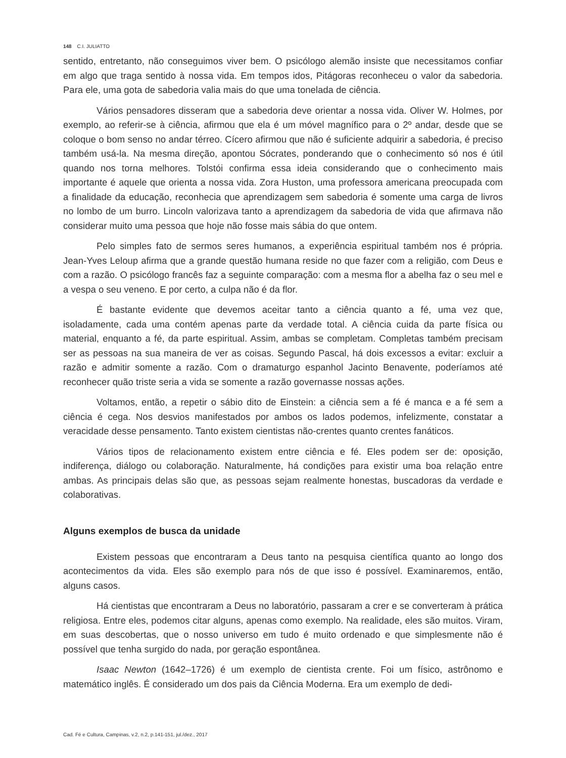148 C.I. JULIATTO
sentido, entretanto, não conseguimos viver bem. O psicólogo alemão insiste que necessitamos confiar em algo que traga sentido à nossa vida. Em tempos idos, Pitágoras reconheceu o valor da sabedoria. Para ele, uma gota de sabedoria valia mais do que uma tonelada de ciência.
Vários pensadores disseram que a sabedoria deve orientar a nossa vida. Oliver W. Holmes, por exemplo, ao referir-se à ciência, afirmou que ela é um móvel magnífico para o 2º andar, desde que se coloque o bom senso no andar térreo. Cícero afirmou que não é suficiente adquirir a sabedoria, é preciso também usá-la. Na mesma direção, apontou Sócrates, ponderando que o conhecimento só nos é útil quando nos torna melhores. Tolstói confirma essa ideia considerando que o conhecimento mais importante é aquele que orienta a nossa vida. Zora Huston, uma professora americana preocupada com a finalidade da educação, reconhecia que aprendizagem sem sabedoria é somente uma carga de livros no lombo de um burro. Lincoln valorizava tanto a aprendizagem da sabedoria de vida que afirmava não considerar muito uma pessoa que hoje não fosse mais sábia do que ontem.
Pelo simples fato de sermos seres humanos, a experiência espiritual também nos é própria. Jean-Yves Leloup afirma que a grande questão humana reside no que fazer com a religião, com Deus e com a razão. O psicólogo francês faz a seguinte comparação: com a mesma flor a abelha faz o seu mel e a vespa o seu veneno. E por certo, a culpa não é da flor.
É bastante evidente que devemos aceitar tanto a ciência quanto a fé, uma vez que, isoladamente, cada uma contém apenas parte da verdade total. A ciência cuida da parte física ou material, enquanto a fé, da parte espiritual. Assim, ambas se completam. Completas também precisam ser as pessoas na sua maneira de ver as coisas. Segundo Pascal, há dois excessos a evitar: excluir a razão e admitir somente a razão. Com o dramaturgo espanhol Jacinto Benavente, poderíamos até reconhecer quão triste seria a vida se somente a razão governasse nossas ações.
Voltamos, então, a repetir o sábio dito de Einstein: a ciência sem a fé é manca e a fé sem a ciência é cega. Nos desvios manifestados por ambos os lados podemos, infelizmente, constatar a veracidade desse pensamento. Tanto existem cientistas não-crentes quanto crentes fanáticos.
Vários tipos de relacionamento existem entre ciência e fé. Eles podem ser de: oposição, indiferença, diálogo ou colaboração. Naturalmente, há condições para existir uma boa relação entre ambas. As principais delas são que, as pessoas sejam realmente honestas, buscadoras da verdade e colaborativas.
Alguns exemplos de busca da unidade
Existem pessoas que encontraram a Deus tanto na pesquisa científica quanto ao longo dos acontecimentos da vida. Eles são exemplo para nós de que isso é possível. Examinaremos, então, alguns casos.
Há cientistas que encontraram a Deus no laboratório, passaram a crer e se converteram à prática religiosa. Entre eles, podemos citar alguns, apenas como exemplo. Na realidade, eles são muitos. Viram, em suas descobertas, que o nosso universo em tudo é muito ordenado e que simplesmente não é possível que tenha surgido do nada, por geração espontânea.
Isaac Newton (1642–1726) é um exemplo de cientista crente. Foi um físico, astrônomo e matemático inglês. É considerado um dos pais da Ciência Moderna. Era um exemplo de dedi-
Cad. Fé e Cultura, Campinas, v.2, n.2, p.141-151, jul./dez., 2017